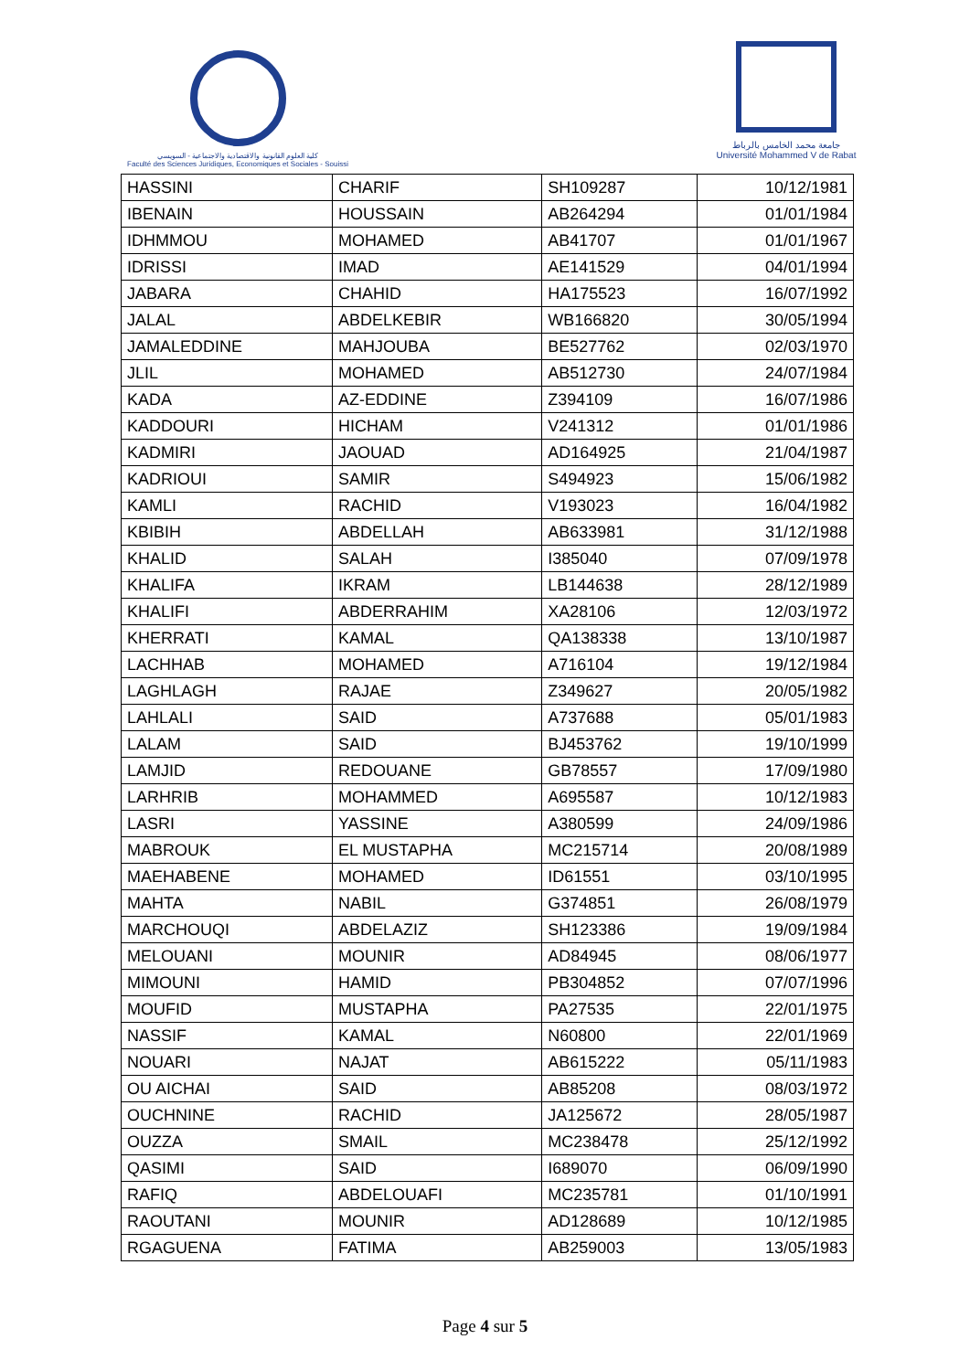كلية العلوم القانونية والاقتصادية والاجتماعية - السويسي
Faculté des Sciences Juridiques, Economiques et Sociales - Souissi
جامعة محمد الخامس بالرباط
Université Mohammed V de Rabat
| HASSINI | CHARIF | SH109287 | 10/12/1981 |
| IBENAIN | HOUSSAIN | AB264294 | 01/01/1984 |
| IDHMMOU | MOHAMED | AB41707 | 01/01/1967 |
| IDRISSI | IMAD | AE141529 | 04/01/1994 |
| JABARA | CHAHID | HA175523 | 16/07/1992 |
| JALAL | ABDELKEBIR | WB166820 | 30/05/1994 |
| JAMALEDDINE | MAHJOUBA | BE527762 | 02/03/1970 |
| JLIL | MOHAMED | AB512730 | 24/07/1984 |
| KADA | AZ-EDDINE | Z394109 | 16/07/1986 |
| KADDOURI | HICHAM | V241312 | 01/01/1986 |
| KADMIRI | JAOUAD | AD164925 | 21/04/1987 |
| KADRIOUI | SAMIR | S494923 | 15/06/1982 |
| KAMLI | RACHID | V193023 | 16/04/1982 |
| KBIBIH | ABDELLAH | AB633981 | 31/12/1988 |
| KHALID | SALAH | I385040 | 07/09/1978 |
| KHALIFA | IKRAM | LB144638 | 28/12/1989 |
| KHALIFI | ABDERRAHIM | XA28106 | 12/03/1972 |
| KHERRATI | KAMAL | QA138338 | 13/10/1987 |
| LACHHAB | MOHAMED | A716104 | 19/12/1984 |
| LAGHLAGH | RAJAE | Z349627 | 20/05/1982 |
| LAHLALI | SAID | A737688 | 05/01/1983 |
| LALAM | SAID | BJ453762 | 19/10/1999 |
| LAMJID | REDOUANE | GB78557 | 17/09/1980 |
| LARHRIB | MOHAMMED | A695587 | 10/12/1983 |
| LASRI | YASSINE | A380599 | 24/09/1986 |
| MABROUK | EL MUSTAPHA | MC215714 | 20/08/1989 |
| MAEHABENE | MOHAMED | ID61551 | 03/10/1995 |
| MAHTA | NABIL | G374851 | 26/08/1979 |
| MARCHOUQI | ABDELAZIZ | SH123386 | 19/09/1984 |
| MELOUANI | MOUNIR | AD84945 | 08/06/1977 |
| MIMOUNI | HAMID | PB304852 | 07/07/1996 |
| MOUFID | MUSTAPHA | PA27535 | 22/01/1975 |
| NASSIF | KAMAL | N60800 | 22/01/1969 |
| NOUARI | NAJAT | AB615222 | 05/11/1983 |
| OU AICHAI | SAID | AB85208 | 08/03/1972 |
| OUCHNINE | RACHID | JA125672 | 28/05/1987 |
| OUZZA | SMAIL | MC238478 | 25/12/1992 |
| QASIMI | SAID | I689070 | 06/09/1990 |
| RAFIQ | ABDELOUAFI | MC235781 | 01/10/1991 |
| RAOUTANI | MOUNIR | AD128689 | 10/12/1985 |
| RGAGUENA | FATIMA | AB259003 | 13/05/1983 |
Page 4 sur 5